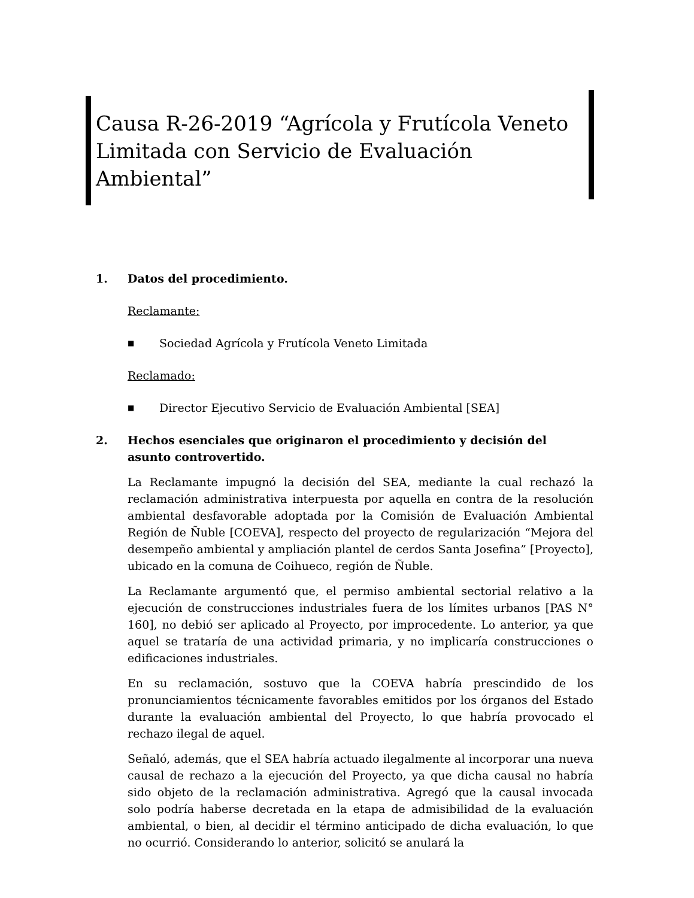Causa R-26-2019 “Agrícola y Frutícola Veneto Limitada con Servicio de Evaluación Ambiental”
1. Datos del procedimiento.
Reclamante:
■ Sociedad Agrícola y Frutícola Veneto Limitada
Reclamado:
■ Director Ejecutivo Servicio de Evaluación Ambiental [SEA]
2. Hechos esenciales que originaron el procedimiento y decisión del asunto controvertido.
La Reclamante impugnó la decisión del SEA, mediante la cual rechazó la reclamación administrativa interpuesta por aquella en contra de la resolución ambiental desfavorable adoptada por la Comisión de Evaluación Ambiental Región de Ñuble [COEVA], respecto del proyecto de regularización “Mejora del desempeño ambiental y ampliación plantel de cerdos Santa Josefina” [Proyecto], ubicado en la comuna de Coihueco, región de Ñuble.
La Reclamante argumentó que, el permiso ambiental sectorial relativo a la ejecución de construcciones industriales fuera de los límites urbanos [PAS N° 160], no debió ser aplicado al Proyecto, por improcedente. Lo anterior, ya que aquel se trataría de una actividad primaria, y no implicaría construcciones o edificaciones industriales.
En su reclamación, sostuvo que la COEVA habría prescindido de los pronunciamientos técnicamente favorables emitidos por los órganos del Estado durante la evaluación ambiental del Proyecto, lo que habría provocado el rechazo ilegal de aquel.
Señaló, además, que el SEA habría actuado ilegalmente al incorporar una nueva causal de rechazo a la ejecución del Proyecto, ya que dicha causal no habría sido objeto de la reclamación administrativa. Agregó que la causal invocada solo podría haberse decretada en la etapa de admisibilidad de la evaluación ambiental, o bien, al decidir el término anticipado de dicha evaluación, lo que no ocurrió. Considerando lo anterior, solicitó se anulará la